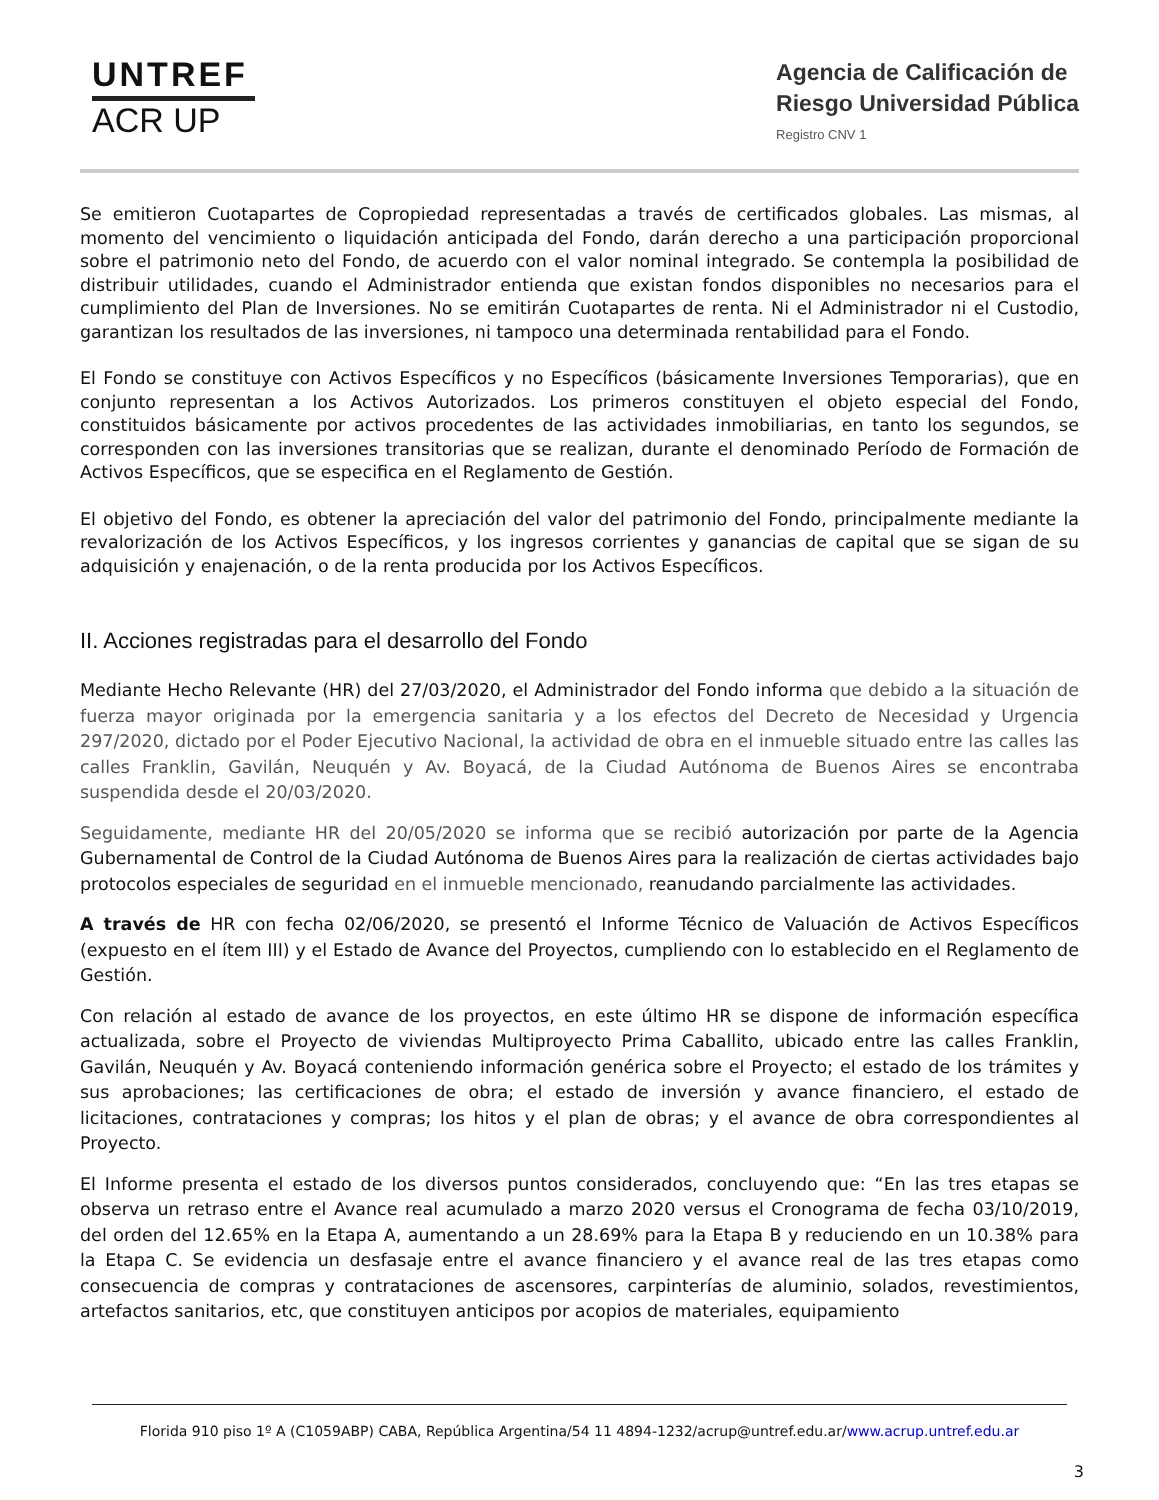UNTREF
ACR UP
Agencia de Calificación de
Riesgo Universidad Pública
Registro CNV 1
Se emitieron Cuotapartes de Copropiedad representadas a través de certificados globales. Las mismas, al momento del vencimiento o liquidación anticipada del Fondo, darán derecho a una participación proporcional sobre el patrimonio neto del Fondo, de acuerdo con el valor nominal integrado. Se contempla la posibilidad de distribuir utilidades, cuando el Administrador entienda que existan fondos disponibles no necesarios para el cumplimiento del Plan de Inversiones. No se emitirán Cuotapartes de renta. Ni el Administrador ni el Custodio, garantizan los resultados de las inversiones, ni tampoco una determinada rentabilidad para el Fondo.
El Fondo se constituye con Activos Específicos y no Específicos (básicamente Inversiones Temporarias), que en conjunto representan a los Activos Autorizados. Los primeros constituyen el objeto especial del Fondo, constituidos básicamente por activos procedentes de las actividades inmobiliarias, en tanto los segundos, se corresponden con las inversiones transitorias que se realizan, durante el denominado Período de Formación de Activos Específicos, que se especifica en el Reglamento de Gestión.
El objetivo del Fondo, es obtener la apreciación del valor del patrimonio del Fondo, principalmente mediante la revalorización de los Activos Específicos, y los ingresos corrientes y ganancias de capital que se sigan de su adquisición y enajenación, o de la renta producida por los Activos Específicos.
II. Acciones registradas para el desarrollo del Fondo
Mediante Hecho Relevante (HR) del 27/03/2020, el Administrador del Fondo informa que debido a la situación de fuerza mayor originada por la emergencia sanitaria y a los efectos del Decreto de Necesidad y Urgencia 297/2020, dictado por el Poder Ejecutivo Nacional, la actividad de obra en el inmueble situado entre las calles las calles Franklin, Gavilán, Neuquén y Av. Boyacá, de la Ciudad Autónoma de Buenos Aires se encontraba suspendida desde el 20/03/2020.
Seguidamente, mediante HR del 20/05/2020 se informa que se recibió autorización por parte de la Agencia Gubernamental de Control de la Ciudad Autónoma de Buenos Aires para la realización de ciertas actividades bajo protocolos especiales de seguridad en el inmueble mencionado, reanudando parcialmente las actividades.
A través de HR con fecha 02/06/2020, se presentó el Informe Técnico de Valuación de Activos Específicos (expuesto en el ítem III) y el Estado de Avance del Proyectos, cumpliendo con lo establecido en el Reglamento de Gestión.
Con relación al estado de avance de los proyectos, en este último HR se dispone de información específica actualizada, sobre el Proyecto de viviendas Multiproyecto Prima Caballito, ubicado entre las calles Franklin, Gavilán, Neuquén y Av. Boyacá conteniendo información genérica sobre el Proyecto; el estado de los trámites y sus aprobaciones; las certificaciones de obra; el estado de inversión y avance financiero, el estado de licitaciones, contrataciones y compras; los hitos y el plan de obras; y el avance de obra correspondientes al Proyecto.
El Informe presenta el estado de los diversos puntos considerados, concluyendo que: “En las tres etapas se observa un retraso entre el Avance real acumulado a marzo 2020 versus el Cronograma de fecha 03/10/2019, del orden del 12.65% en la Etapa A, aumentando a un 28.69% para la Etapa B y reduciendo en un 10.38% para la Etapa C. Se evidencia un desfasaje entre el avance financiero y el avance real de las tres etapas como consecuencia de compras y contrataciones de ascensores, carpinterías de aluminio, solados, revestimientos, artefactos sanitarios, etc, que constituyen anticipos por acopios de materiales, equipamiento
Florida 910 piso 1º A (C1059ABP) CABA, República Argentina/54 11 4894-1232/acrup@untref.edu.ar/www.acrup.untref.edu.ar
3